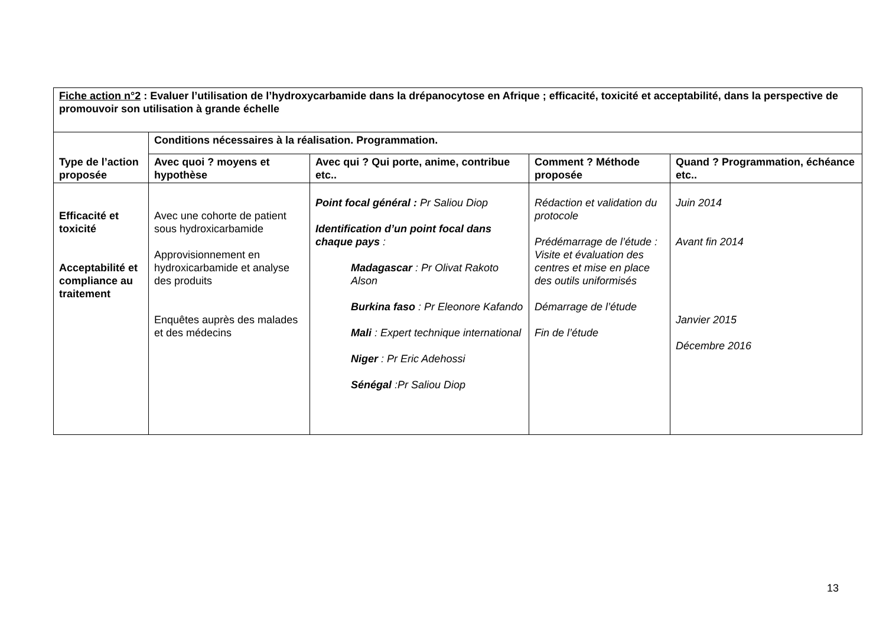| Fiche action n°2 : Evaluer l’utilisation de l’hydroxycarbamide dans la drépanocytose en Afrique ; efficacité, toxicité et acceptabilité, dans la perspective de promouvoir son utilisation à grande échelle | | | | |
| --- | --- | --- | --- | --- |
| Type de l’action proposée | Conditions nécessaires à la réalisation. Programmation. | | | |
| | Avec quoi ? moyens et hypothèse | Avec qui ? Qui porte, anime, contribue etc.. | Comment ? Méthode proposée | Quand ? Programmation, échéance etc.. |
| Efficacité et toxicité Acceptabilité et compliance au traitement | Avec une cohorte de patient sous hydroxicarbamide Approvisionnement en hydroxicarbamide et analyse des produits Enquêtes auprès des malades et des médecins | Point focal général : Pr Saliou Diop Identification d’un point focal dans chaque pays : Madagascar : Pr Olivat Rakoto Alson Burkina faso : Pr Eleonore Kafando Mali : Expert technique international Niger : Pr Eric Adehossi Sénégal :Pr Saliou Diop | Rédaction et validation du protocole Prédémarrage de l’étude : Visite et évaluation des centres et mise en place des outils uniformisés Démarrage de l’étude Fin de l’étude | Juin 2014 Avant fin 2014 Janvier 2015 Décembre 2016 |
13